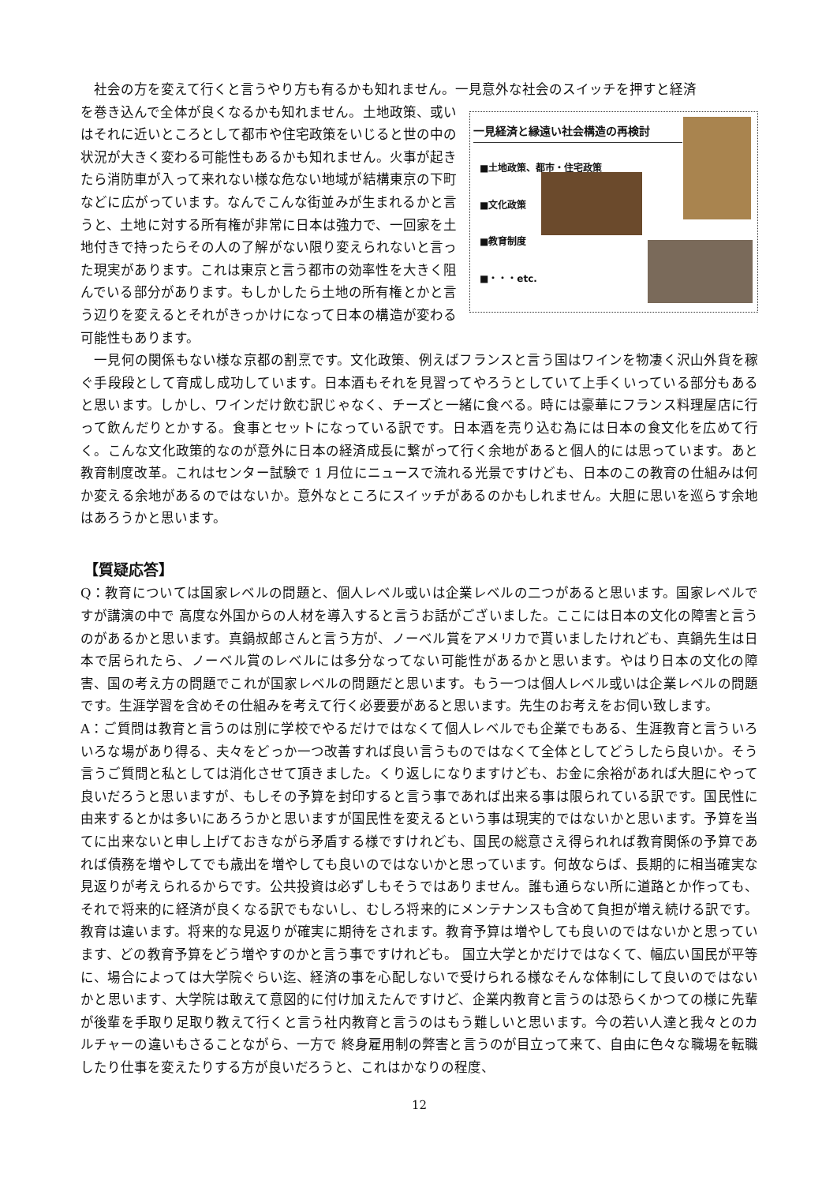社会の方を変えて行くと言うやり方も有るかも知れません。一見意外な社会のスイッチを押すと経済
一見経済と縁遠い社会構造の再検討
■土地政策、都市・住宅政策
■文化政策
■教育制度
■・・・etc.
を巻き込んで全体が良くなるかも知れません。土地政策、或いはそれに近いところとして都市や住宅政策をいじると世の中の状況が大きく変わる可能性もあるかも知れません。火事が起きたら消防車が入って来れない様な危ない地域が結構東京の下町などに広がっています。なんでこんな街並みが生まれるかと言うと、土地に対する所有権が非常に日本は強力で、一回家を土地付きで持ったらその人の了解がない限り変えられないと言った現実があります。これは東京と言う都市の効率性を大きく阻んでいる部分があります。もしかしたら土地の所有権とかと言う辺りを変えるとそれがきっかけになって日本の構造が変わる可能性もあります。
　一見何の関係もない様な京都の割烹です。文化政策、例えばフランスと言う国はワインを物凄く沢山外貨を稼ぐ手段段として育成し成功しています。日本酒もそれを見習ってやろうとしていて上手くいっている部分もあると思います。しかし、ワインだけ飲む訳じゃなく、チーズと一緒に食べる。時には豪華にフランス料理屋店に行って飲んだりとかする。食事とセットになっている訳です。日本酒を売り込む為には日本の食文化を広めて行く。こんな文化政策的なのが意外に日本の経済成長に繋がって行く余地があると個人的には思っています。あと教育制度改革。これはセンター試験で 1 月位にニュースで流れる光景ですけども、日本のこの教育の仕組みは何か変える余地があるのではないか。意外なところにスイッチがあるのかもしれません。大胆に思いを巡らす余地はあろうかと思います。
【質疑応答】
Q：教育については国家レベルの問題と、個人レベル或いは企業レベルの二つがあると思います。国家レベルですが講演の中で 高度な外国からの人材を導入すると言うお話がございました。ここには日本の文化の障害と言うのがあるかと思います。真鍋叔郎さんと言う方が、ノーベル賞をアメリカで貰いましたけれども、真鍋先生は日本で居られたら、ノーベル賞のレベルには多分なってない可能性があるかと思います。やはり日本の文化の障害、国の考え方の問題でこれが国家レベルの問題だと思います。もう一つは個人レベル或いは企業レベルの問題です。生涯学習を含めその仕組みを考えて行く必要要があると思います。先生のお考えをお伺い致します。
A：ご質問は教育と言うのは別に学校でやるだけではなくて個人レベルでも企業でもある、生涯教育と言ういろいろな場があり得る、夫々をどっか一つ改善すれば良い言うものではなくて全体としてどうしたら良いか。そう言うご質問と私としては消化させて頂きました。くり返しになりますけども、お金に余裕があれば大胆にやって良いだろうと思いますが、もしその予算を封印すると言う事であれば出来る事は限られている訳です。国民性に由来するとかは多いにあろうかと思いますが国民性を変えるという事は現実的ではないかと思います。予算を当てに出来ないと申し上げておきながら矛盾する様ですけれども、国民の総意さえ得られれば教育関係の予算であれば債務を増やしてでも歳出を増やしても良いのではないかと思っています。何故ならば、長期的に相当確実な見返りが考えられるからです。公共投資は必ずしもそうではありません。誰も通らない所に道路とか作っても、それで将来的に経済が良くなる訳でもないし、むしろ将来的にメンテナンスも含めて負担が増え続ける訳です。教育は違います。将来的な見返りが確実に期待をされます。教育予算は増やしても良いのではないかと思っています、どの教育予算をどう増やすのかと言う事ですけれども。 国立大学とかだけではなくて、幅広い国民が平等に、場合によっては大学院ぐらい迄、経済の事を心配しないで受けられる様なそんな体制にして良いのではないかと思います、大学院は敢えて意図的に付け加えたんですけど、企業内教育と言うのは恐らくかつての様に先輩が後輩を手取り足取り教えて行くと言う社内教育と言うのはもう難しいと思います。今の若い人達と我々とのカルチャーの違いもさることながら、一方で 終身雇用制の弊害と言うのが目立って来て、自由に色々な職場を転職したり仕事を変えたりする方が良いだろうと、これはかなりの程度、
12